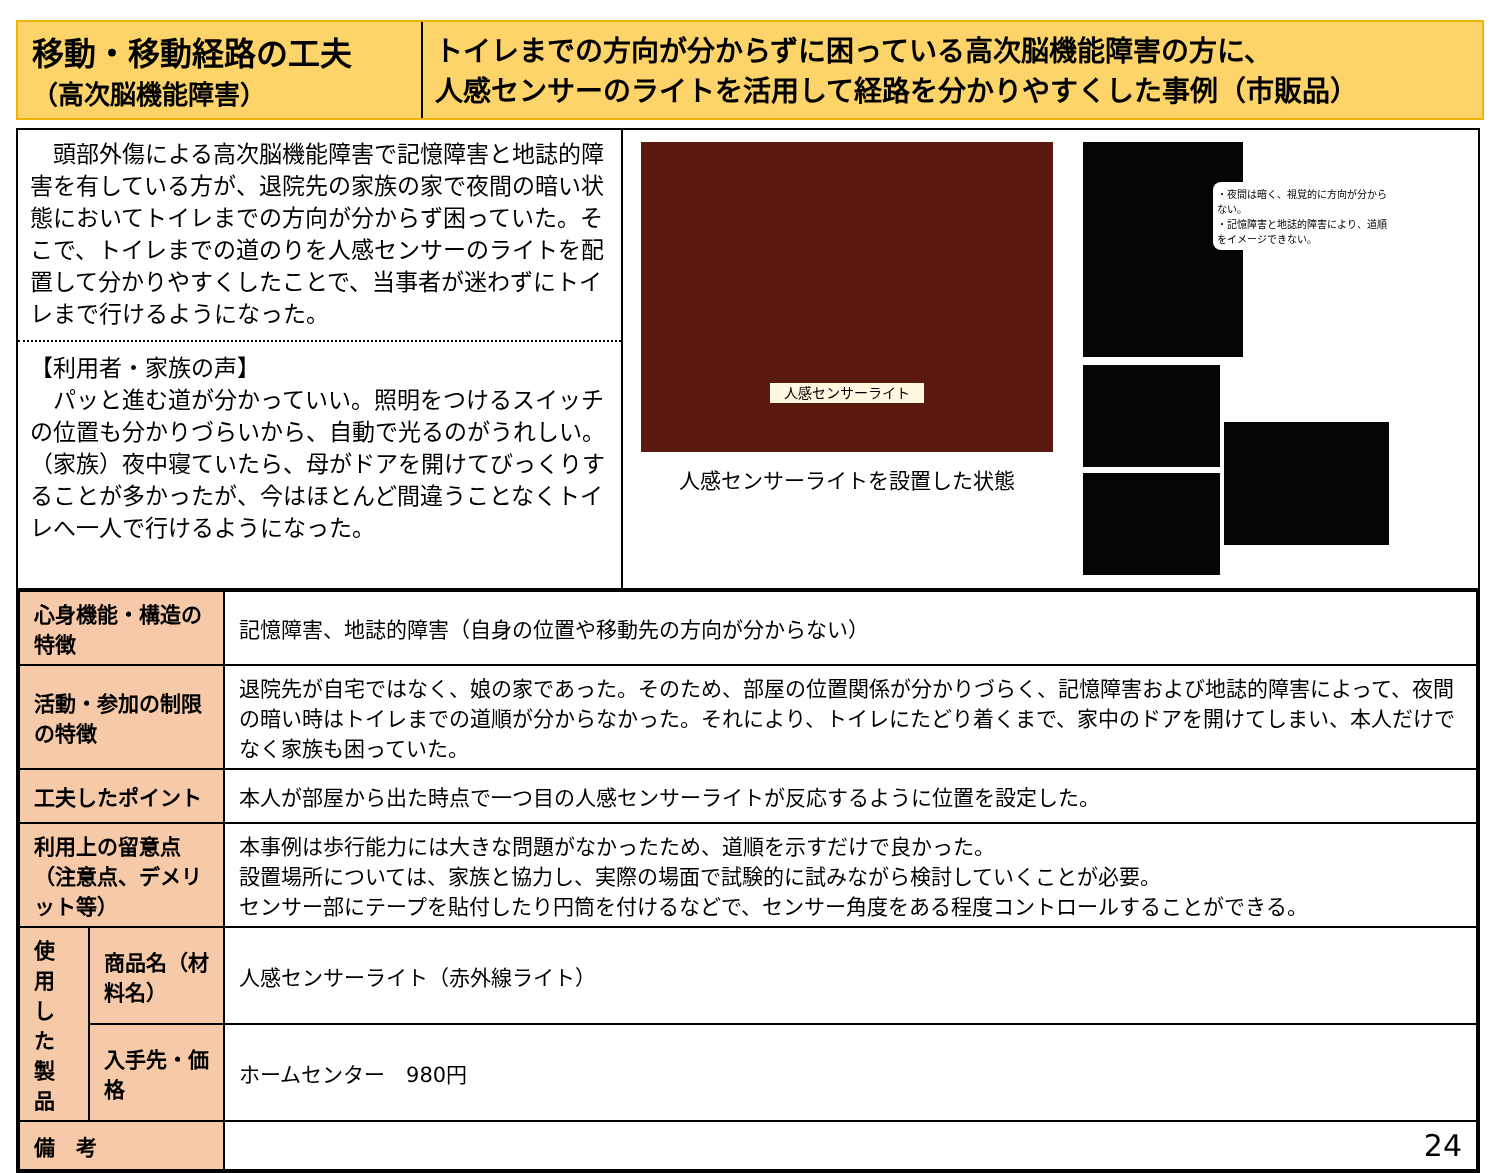移動・移動経路の工夫
（高次脳機能障害）
トイレまでの方向が分からずに困っている高次脳機能障害の方に、
人感センサーのライトを活用して経路を分かりやすくした事例（市販品）
　頭部外傷による高次脳機能障害で記憶障害と地誌的障害を有している方が、退院先の家族の家で夜間の暗い状態においてトイレまでの方向が分からず困っていた。そこで、トイレまでの道のりを人感センサーのライトを配置して分かりやすくしたことで、当事者が迷わずにトイレまで行けるようになった。
【利用者・家族の声】
　パッと進む道が分かっていい。照明をつけるスイッチの位置も分かりづらいから、自動で光るのがうれしい。
（家族）夜中寝ていたら、母がドアを開けてびっくりすることが多かったが、今はほとんど間違うことなくトイレへ一人で行けるようになった。
人感センサーライト
人感センサーライトを設置した状態
・夜間は暗く、視覚的に方向が分からない。
・記憶障害と地誌的障害により、道順をイメージできない。
| 心身機能・構造の特徴 | | 記憶障害、地誌的障害（自身の位置や移動先の方向が分からない） |
| 活動・参加の制限の特徴 | | 退院先が自宅ではなく、娘の家であった。そのため、部屋の位置関係が分かりづらく、記憶障害および地誌的障害によって、夜間の暗い時はトイレまでの道順が分からなかった。それにより、トイレにたどり着くまで、家中のドアを開けてしまい、本人だけでなく家族も困っていた。 |
| 工夫したポイント | | 本人が部屋から出た時点で一つ目の人感センサーライトが反応するように位置を設定した。 |
| 利用上の留意点 （注意点、デメリット等） | | 本事例は歩行能力には大きな問題がなかったため、道順を示すだけで良かった。 設置場所については、家族と協力し、実際の場面で試験的に試みながら検討していくことが必要。 センサー部にテープを貼付したり円筒を付けるなどで、センサー角度をある程度コントロールすることができる。 |
| 使用した製品 | 商品名（材料名） | 人感センサーライト（赤外線ライト） |
| | 入手先・価格 | ホームセンター 980円 |
| 備 考 | | 24 |